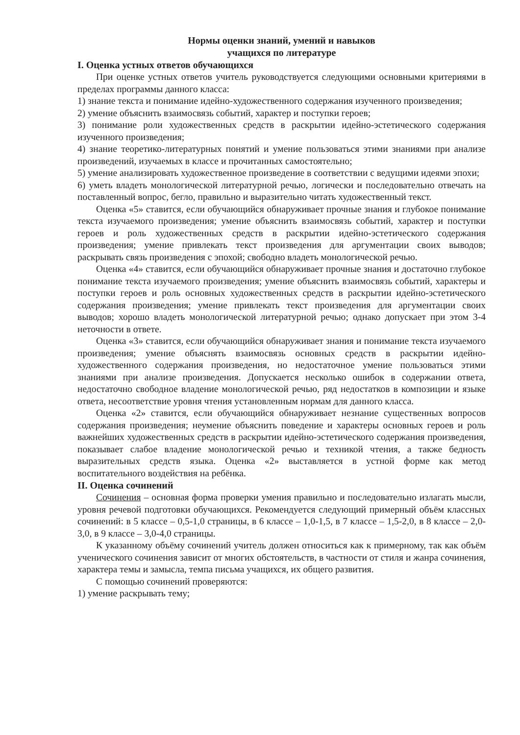Нормы оценки знаний, умений и навыков
учащихся по литературе
I. Оценка устных ответов обучающихся
При оценке устных ответов учитель руководствуется следующими основными критериями в пределах программы данного класса:
1) знание текста и понимание идейно-художественного содержания изученного произведения;
2) умение объяснить взаимосвязь событий, характер и поступки героев;
3) понимание роли художественных средств в раскрытии идейно-эстетического содержания изученного произведения;
4) знание теоретико-литературных понятий и умение пользоваться этими знаниями при анализе произведений, изучаемых в классе и прочитанных самостоятельно;
5) умение анализировать художественное произведение в соответствии с ведущими идеями эпохи;
6) уметь владеть монологической литературной речью, логически и последовательно отвечать на поставленный вопрос, бегло, правильно и выразительно читать художественный текст.
Оценка «5» ставится, если обучающийся обнаруживает прочные знания и глубокое понимание текста изучаемого произведения; умение объяснить взаимосвязь событий, характер и поступки героев и роль художественных средств в раскрытии идейно-эстетического содержания произведения; умение привлекать текст произведения для аргументации своих выводов; раскрывать связь произведения с эпохой; свободно владеть монологической речью.
Оценка «4» ставится, если обучающийся обнаруживает прочные знания и достаточно глубокое понимание текста изучаемого произведения; умение объяснить взаимосвязь событий, характеры и поступки героев и роль основных художественных средств в раскрытии идейно-эстетического содержания произведения; умение привлекать текст произведения для аргументации своих выводов; хорошо владеть монологической литературной речью; однако допускает при этом 3-4 неточности в ответе.
Оценка «3» ставится, если обучающийся обнаруживает знания и понимание текста изучаемого произведения; умение объяснять взаимосвязь основных средств в раскрытии идейно-художественного содержания произведения, но недостаточное умение пользоваться этими знаниями при анализе произведения. Допускается несколько ошибок в содержании ответа, недостаточно свободное владение монологической речью, ряд недостатков в композиции и языке ответа, несоответствие уровня чтения установленным нормам для данного класса.
Оценка «2» ставится, если обучающийся обнаруживает незнание существенных вопросов содержания произведения; неумение объяснить поведение и характеры основных героев и роль важнейших художественных средств в раскрытии идейно-эстетического содержания произведения, показывает слабое владение монологической речью и техникой чтения, а также бедность выразительных средств языка. Оценка «2» выставляется в устной форме как метод воспитательного воздействия на ребёнка.
II. Оценка сочинений
Сочинения – основная форма проверки умения правильно и последовательно излагать мысли, уровня речевой подготовки обучающихся. Рекомендуется следующий примерный объём классных сочинений: в 5 классе – 0,5-1,0 страницы, в 6 классе – 1,0-1,5, в 7 классе – 1,5-2,0, в 8 классе – 2,0-3,0, в 9 классе – 3,0-4,0 страницы.
К указанному объёму сочинений учитель должен относиться как к примерному, так как объём ученического сочинения зависит от многих обстоятельств, в частности от стиля и жанра сочинения, характера темы и замысла, темпа письма учащихся, их общего развития.
С помощью сочинений проверяются:
1) умение раскрывать тему;